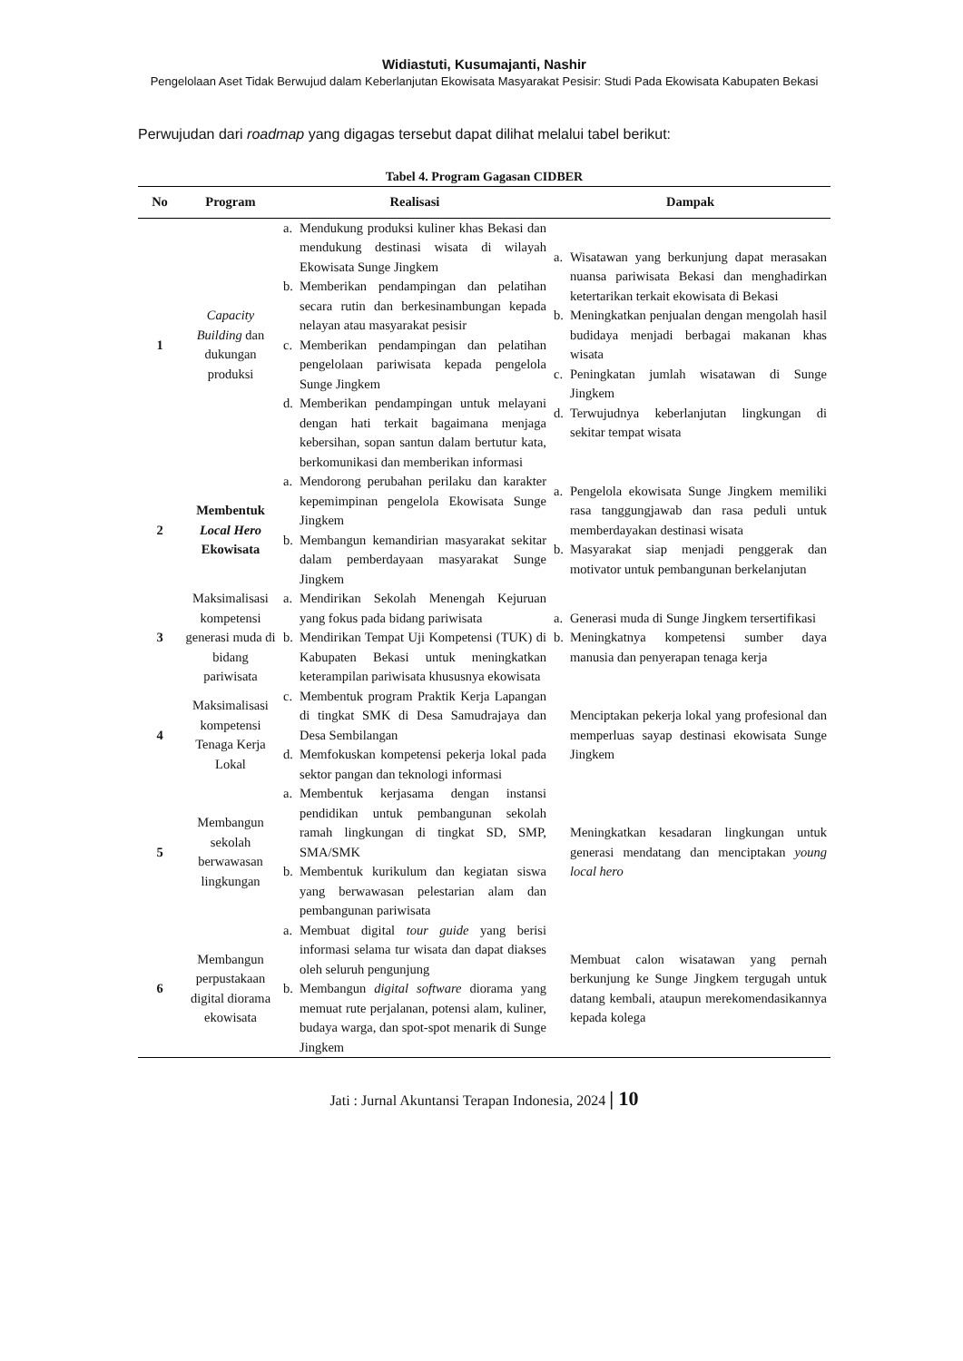Widiastuti, Kusumajanti, Nashir
Pengelolaan Aset Tidak Berwujud dalam Keberlanjutan Ekowisata Masyarakat Pesisir: Studi Pada Ekowisata Kabupaten Bekasi
Perwujudan dari roadmap yang digagas tersebut dapat dilihat melalui tabel berikut:
Tabel 4. Program Gagasan CIDBER
| No | Program | Realisasi | Dampak |
| --- | --- | --- | --- |
| 1 | Capacity Building dan dukungan produksi | a. Mendukung produksi kuliner khas Bekasi dan mendukung destinasi wisata di wilayah Ekowisata Sunge Jingkem b. Memberikan pendampingan dan pelatihan secara rutin dan berkesinambungan kepada nelayan atau masyarakat pesisir c. Memberikan pendampingan dan pelatihan pengelolaan pariwisata kepada pengelola Sunge Jingkem d. Memberikan pendampingan untuk melayani dengan hati terkait bagaimana menjaga kebersihan, sopan santun dalam bertutur kata, berkomunikasi dan memberikan informasi | a. Wisatawan yang berkunjung dapat merasakan nuansa pariwisata Bekasi dan menghadirkan ketertarikan terkait ekowisata di Bekasi b. Meningkatkan penjualan dengan mengolah hasil budidaya menjadi berbagai makanan khas wisata c. Peningkatan jumlah wisatawan di Sunge Jingkem d. Terwujudnya keberlanjutan lingkungan di sekitar tempat wisata |
| 2 | Membentuk Local Hero Ekowisata | a. Mendorong perubahan perilaku dan karakter kepemimpinan pengelola Ekowisata Sunge Jingkem b. Membangun kemandirian masyarakat sekitar dalam pemberdayaan masyarakat Sunge Jingkem | a. Pengelola ekowisata Sunge Jingkem memiliki rasa tanggungjawab dan rasa peduli untuk memberdayakan destinasi wisata b. Masyarakat siap menjadi penggerak dan motivator untuk pembangunan berkelanjutan |
| 3 | Maksimalisasi kompetensi generasi muda di bidang pariwisata | a. Mendirikan Sekolah Menengah Kejuruan yang fokus pada bidang pariwisata b. Mendirikan Tempat Uji Kompetensi (TUK) di Kabupaten Bekasi untuk meningkatkan keterampilan pariwisata khususnya ekowisata | a. Generasi muda di Sunge Jingkem tersertifikasi b. Meningkatnya kompetensi sumber daya manusia dan penyerapan tenaga kerja |
| 4 | Maksimalisasi kompetensi Tenaga Kerja Lokal | c. Membentuk program Praktik Kerja Lapangan di tingkat SMK di Desa Samudrajaya dan Desa Sembilangan d. Memfokuskan kompetensi pekerja lokal pada sektor pangan dan teknologi informasi | Menciptakan pekerja lokal yang profesional dan memperluas sayap destinasi ekowisata Sunge Jingkem |
| 5 | Membangun sekolah berwawasan lingkungan | a. Membentuk kerjasama dengan instansi pendidikan untuk pembangunan sekolah ramah lingkungan di tingkat SD, SMP, SMA/SMK b. Membentuk kurikulum dan kegiatan siswa yang berwawasan pelestarian alam dan pembangunan pariwisata | Meningkatkan kesadaran lingkungan untuk generasi mendatang dan menciptakan young local hero |
| 6 | Membangun perpustakaan digital diorama ekowisata | a. Membuat digital tour guide yang berisi informasi selama tur wisata dan dapat diakses oleh seluruh pengunjung b. Membangun digital software diorama yang memuat rute perjalanan, potensi alam, kuliner, budaya warga, dan spot-spot menarik di Sunge Jingkem | Membuat calon wisatawan yang pernah berkunjung ke Sunge Jingkem tergugah untuk datang kembali, ataupun merekomendasikannya kepada kolega |
Jati : Jurnal Akuntansi Terapan Indonesia, 2024 | 10